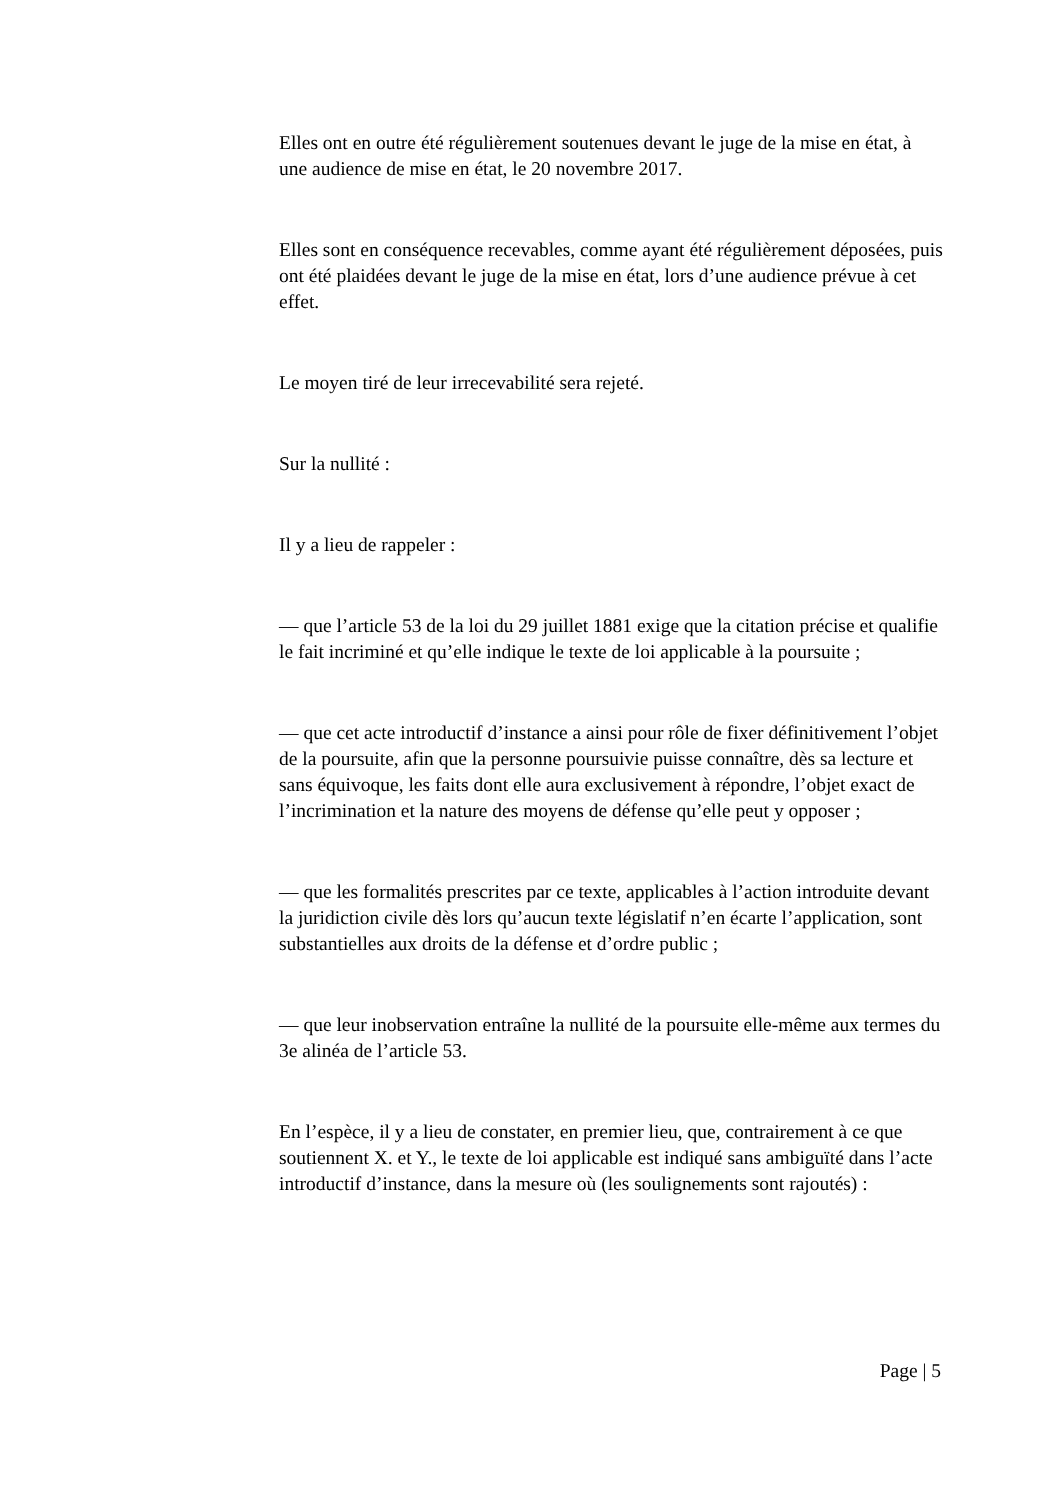Elles ont en outre été régulièrement soutenues devant le juge de la mise en état, à une audience de mise en état, le 20 novembre 2017.
Elles sont en conséquence recevables, comme ayant été régulièrement déposées, puis ont été plaidées devant le juge de la mise en état, lors d’une audience prévue à cet effet.
Le moyen tiré de leur irrecevabilité sera rejeté.
Sur la nullité :
Il y a lieu de rappeler :
— que l’article 53 de la loi du 29 juillet 1881 exige que la citation précise et qualifie le fait incriminé et qu’elle indique le texte de loi applicable à la poursuite ;
— que cet acte introductif d’instance a ainsi pour rôle de fixer définitivement l’objet de la poursuite, afin que la personne poursuivie puisse connaître, dès sa lecture et sans équivoque, les faits dont elle aura exclusivement à répondre, l’objet exact de l’incrimination et la nature des moyens de défense qu’elle peut y opposer ;
— que les formalités prescrites par ce texte, applicables à l’action introduite devant la juridiction civile dès lors qu’aucun texte législatif n’en écarte l’application, sont substantielles aux droits de la défense et d’ordre public ;
— que leur inobservation entraîne la nullité de la poursuite elle-même aux termes du 3e alinéa de l’article 53.
En l’espèce, il y a lieu de constater, en premier lieu, que, contrairement à ce que soutiennent X. et Y., le texte de loi applicable est indiqué sans ambiguïté dans l’acte introductif d’instance, dans la mesure où (les soulignements sont rajoutés) :
Page | 5